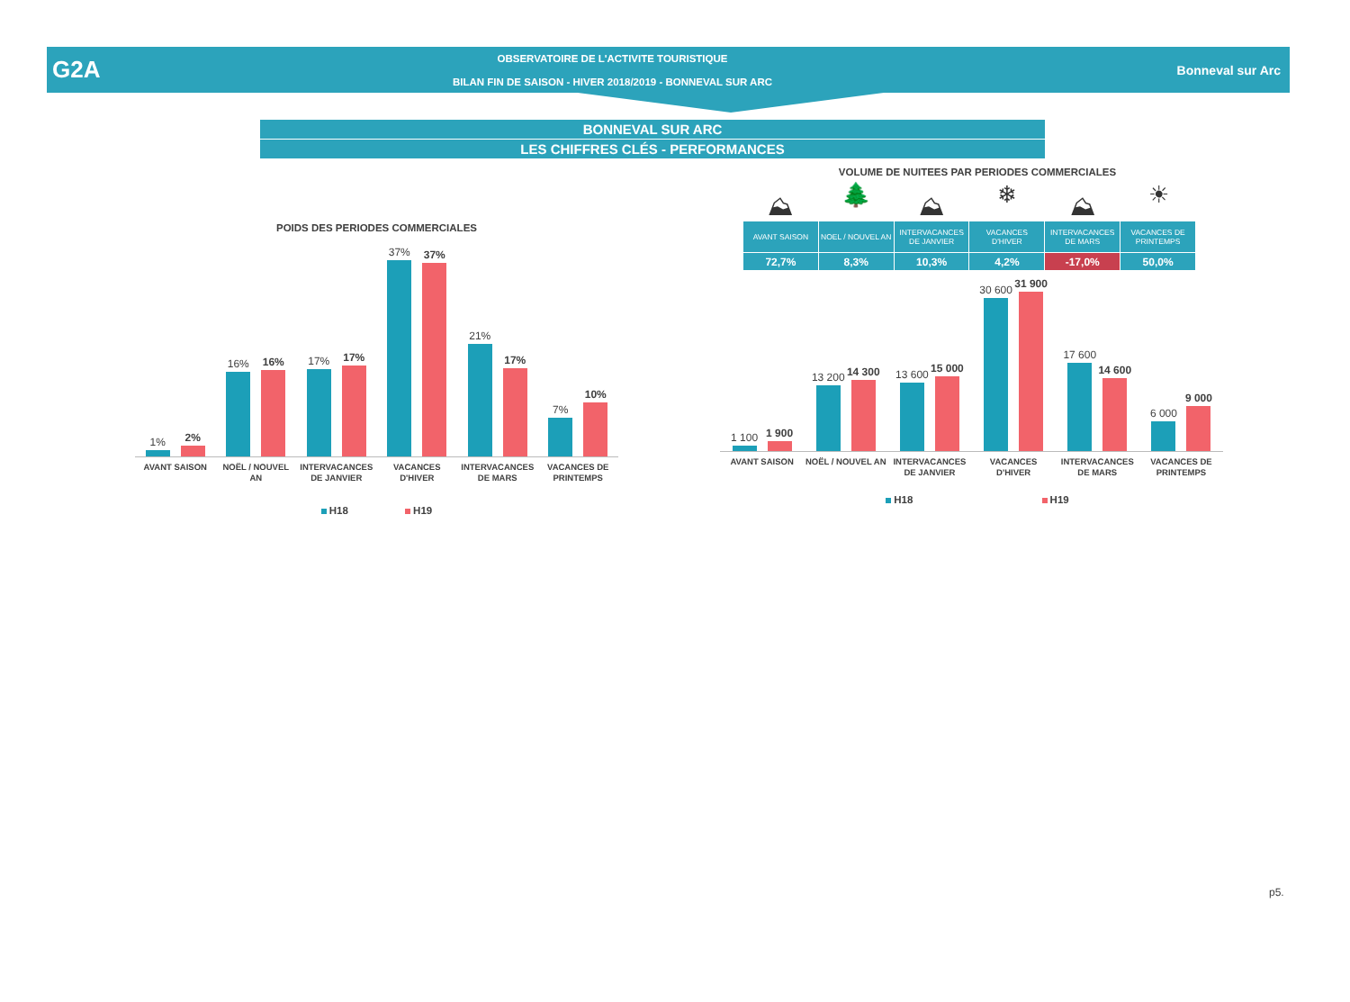G2A
OBSERVATOIRE DE L'ACTIVITE TOURISTIQUE
BILAN FIN DE SAISON - HIVER 2018/2019 - BONNEVAL SUR ARC
Bonneval sur Arc
BONNEVAL SUR ARC
LES CHIFFRES CLÉS - PERFORMANCES
POIDS DES PERIODES COMMERCIALES
1%
2%
16%
16%
17%
17%
37%
37%
21%
17%
7%
10%
AVANT SAISON NOËL / NOUVEL AN INTERVACANCES DE JANVIER VACANCES D'HIVER INTERVACANCES DE MARS VACANCES DE PRINTEMPS
H18 H19
VOLUME DE NUITEES PAR PERIODES COMMERCIALES
⛰ 🌲 ⛰ ❄ ⛰ ☀
| AVANT SAISON | NOEL / NOUVEL AN | INTERVACANCES DE JANVIER | VACANCES D'HIVER | INTERVACANCES DE MARS | VACANCES DE PRINTEMPS |
| 72,7% | 8,3% | 10,3% | 4,2% | -17,0% | 50,0% |
1 100
1 900
13 200
14 300
13 600
15 000
30 600
31 900
17 600
14 600
6 000
9 000
AVANT SAISON NOËL / NOUVEL AN INTERVACANCES DE JANVIER VACANCES D'HIVER INTERVACANCES DE MARS VACANCES DE PRINTEMPS
H18 H19
p5.